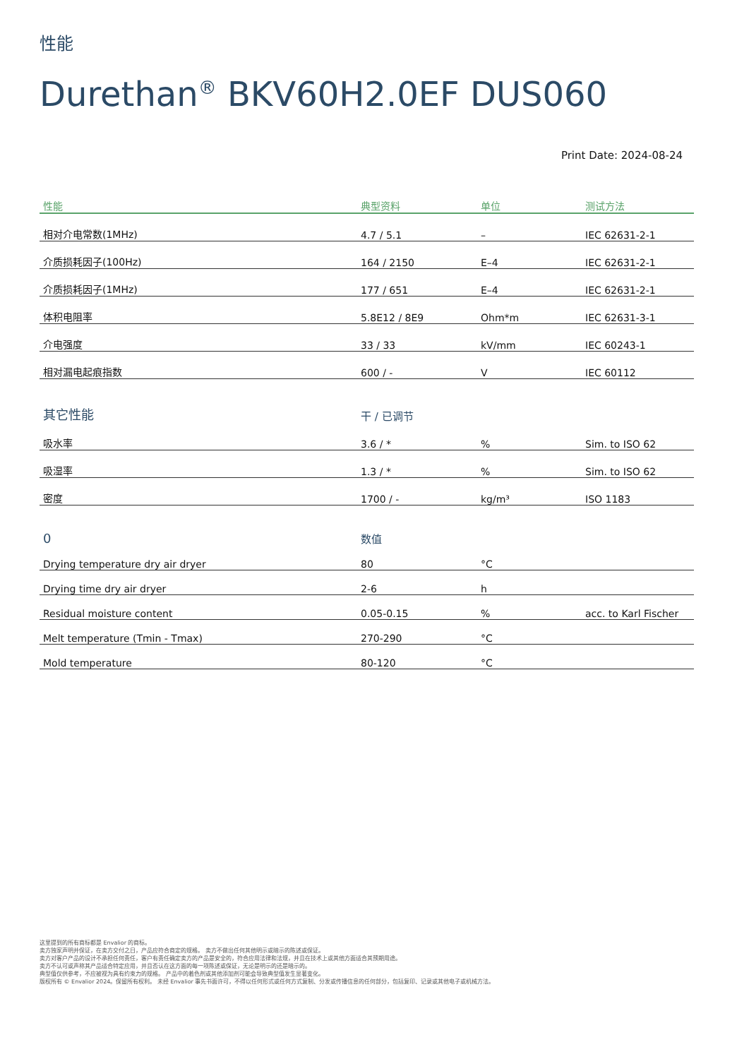性能
Durethan<sup>®</sup> BKV60H2.0EF DUS060
Print Date: 2024-08-24
| 性能 | 典型资料 | 单位 | 测试方法 |
| --- | --- | --- | --- |
| 相对介电常数(1MHz) | 4.7 / 5.1 | – | IEC 62631-2-1 |
| 介质损耗因子(100Hz) | 164 / 2150 | E–4 | IEC 62631-2-1 |
| 介质损耗因子(1MHz) | 177 / 651 | E–4 | IEC 62631-2-1 |
| 体积电阻率 | 5.8E12 / 8E9 | Ohm*m | IEC 62631-3-1 |
| 介电强度 | 33 / 33 | kV/mm | IEC 60243-1 |
| 相对漏电起痕指数 | 600 / - | V | IEC 60112 |
| 其它性能 | 干 / 已调节 | | |
| 吸水率 | 3.6 / * | % | Sim. to ISO 62 |
| 吸湿率 | 1.3 / * | % | Sim. to ISO 62 |
| 密度 | 1700 / - | kg/m³ | ISO 1183 |
| 0 | 数值 | | |
| Drying temperature dry air dryer | 80 | °C | |
| Drying time dry air dryer | 2-6 | h | |
| Residual moisture content | 0.05-0.15 | % | acc. to Karl Fischer |
| Melt temperature (Tmin - Tmax) | 270-290 | °C | |
| Mold temperature | 80-120 | °C | |
这里提到的所有商标都是 Envalior 的商标。
卖方独家声明并保证，在卖方交付之日，产品应符合商定的规格。 卖方不做出任何其他明示或暗示的陈述或保证。
卖方对客户产品的设计不承担任何责任，客户有责任确定卖方的产品是安全的，符合应用法律和法规，并且在技术上或其他方面适合其预期用途。
卖方不认可或声称其产品适合特定应用，并且否认在这方面的每一项陈述或保证，无论是明示的还是暗示的。
典型值仅供参考，不应被视为具有约束力的规格。 产品中的着色剂或其他添加剂可能会导致典型值发生显著变化。
版权所有 © Envalior 2024。保留所有权利。 未经 Envalior 事先书面许可，不得以任何形式或任何方式复制、分发或传播信息的任何部分，包括复印、记录或其他电子或机械方法。